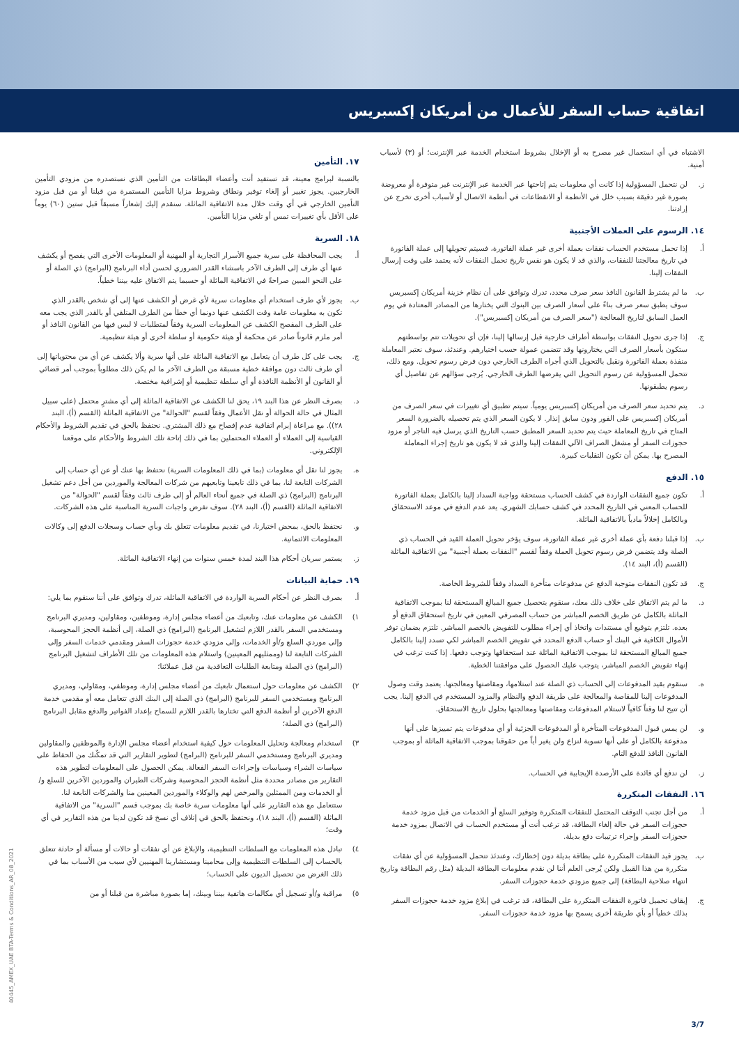اتفاقية حساب السفر للأعمال من أمريكان إكسبريس
الاشتباه في أي استعمال غير مصرح به أو الإخلال بشروط استخدام الخدمة عبر الإنترنت؛ أو (٣) لأسباب أمنية.
ز. لن نتحمل المسؤولية إذا كانت أي معلومات يتم إتاحتها عبر الخدمة عبر الإنترنت غير متوفرة أو معروضة بصورة غير دقيقة بسبب خلل في الأنظمة أو الانقطاعات في أنظمة الاتصال أو لأسباب أخرى تخرج عن إرادتنا.
١٤. الرسوم على العملات الأجنبية
أ. إذا تحمل مستخدم الحساب نفقات بعملة أخرى غير عملة الفاتورة، فسيتم تحويلها إلى عملة الفاتورة في تاريخ معالجتنا للنفقات، والذي قد لا يكون هو نفس تاريخ تحمل النفقات لأنه يعتمد على وقت إرسال النفقات إلينا.
ب. ما لم يشترط القانون النافذ سعر صرف محدد، تدرك وتوافق على أن نظام خزينة أمريكان إكسبريس سوف يطبق سعر صرف بناءً على أسعار الصرف بين البنوك التي يختارها من المصادر المعتادة في يوم العمل السابق لتاريخ المعالجة ("سعر الصرف من أمريكان إكسبريس").
ج. إذا جرى تحويل النفقات بواسطة أطراف خارجية قبل إرسالها إلينا، فإن أي تحويلات تتم بواسطتهم ستكون بأسعار الصرف التي يختارونها وقد تتضمن عمولة حسب اختيارهم. وعندئذ، سوف نعتبر المعاملة منفذة بعملة الفاتورة ونقبل بالتحويل الذي أجراه الطرف الخارجي دون فرض رسوم تحويل. ومع ذلك، تتحمل المسؤولية عن رسوم التحويل التي يفرضها الطرف الخارجي. يُرجى سؤالهم عن تفاصيل أي رسوم يطبقونها.
د. يتم تحديد سعر الصرف من أمريكان إكسبريس يومياً. سيتم تطبيق أي تغييرات في سعر الصرف من أمريكان إكسبريس على الفور ودون سابق إنذار. لا يكون السعر الذي يتم تحصيله بالضرورة السعر المتاح في تاريخ المعاملة حيث يتم تحديد السعر المطبق حسب التاريخ الذي يرسل فيه التاجر أو مزود حجوزات السفر أو مشغل الصراف الآلي النفقات إلينا والذي قد لا يكون هو تاريخ إجراء المعاملة المصرح بها. يمكن أن تكون التقلبات كبيرة.
١٥. الدفع
أ. تكون جميع النفقات الواردة في كشف الحساب مستحقة وواجبة السداد إلينا بالكامل بعملة الفاتورة للحساب المعني في التاريخ المحدد في كشف حسابك الشهري. يعد عدم الدفع في موعد الاستحقاق وبالكامل إخلالاً مادياً بالاتفاقية الماثلة.
ب. إذا قبلنا دفعة بأي عملة أخرى غير عملة الفاتورة، سوف يؤخر تحويل العملة القيد في الحساب ذي الصلة وقد يتضمن فرض رسوم تحويل العملة وفقاً لقسم "النفقات بعملة أجنبية" من الاتفاقية الماثلة (القسم (أ)، البند ١٤).
ج. قد تكون النفقات متوجبة الدفع عن مدفوعات متأخرة السداد وفقاً للشروط الخاصة.
د. ما لم يتم الاتفاق على خلاف ذلك معك، سنقوم بتحصيل جميع المبالغ المستحقة لنا بموجب الاتفاقية الماثلة بالكامل عن طريق الخصم المباشر من حساب المصرفي المعين في تاريخ استحقاق الدفع أو بعده. تلتزم بتوقيع أي مستندات واتخاذ أي إجراء مطلوب للتفويض بالخصم المباشر. تلتزم بضمان توفر الأموال الكافية في البنك أو حساب الدفع المحدد في تفويض الخصم المباشر لكي تسدد إلينا بالكامل جميع المبالغ المستحقة لنا بموجب الاتفاقية الماثلة عند استحقاقها وتوجب دفعها. إذا كنت ترغب في إنهاء تفويض الخصم المباشر، يتوجب عليك الحصول على موافقتنا الخطية.
ه. سنقوم بقيد المدفوعات إلى الحساب ذي الصلة عند استلامها، ومقاصتها ومعالجتها. يعتمد وقت وصول المدفوعات إلينا للمقاصة والمعالجة على طريقة الدفع والنظام والمزود المستخدم في الدفع إلينا. يجب أن تتيح لنا وقتاً كافياً لاستلام المدفوعات ومقاصتها ومعالجتها بحلول تاريخ الاستحقاق.
و. لن يمس قبول المدفوعات المتأخرة أو المدفوعات الجزئية أو أي مدفوعات يتم تمييزها على أنها مدفوعة بالكامل أو على أنها تسوية لنزاع ولن يغير أياً من حقوقنا بموجب الاتفاقية الماثلة أو بموجب القانون النافذ للدفع التام.
ز. لن ندفع أي فائدة على الأرصدة الإيجابية في الحساب.
١٦. النفقات المتكررة
أ. من أجل تجنب التوقف المحتمل للنفقات المتكررة وتوفير السلع أو الخدمات من قبل مزود خدمة حجوزات السفر في حالة إلغاء البطاقة، قد ترغب أنت أو مستخدم الحساب في الاتصال بمزود خدمة حجوزات السفر وإجراء ترتيبات دفع بديلة.
ب. يجوز قيد النفقات المتكررة على بطاقة بديلة دون إخطارك، وعندئذ تتحمل المسؤولية عن أي نفقات متكررة من هذا القبيل ولكن يُرجى العلم أننا لن نقدم معلومات البطاقة البديلة (مثل رقم البطاقة وتاريخ انتهاء صلاحية البطاقة) إلى جميع مزودي خدمة حجوزات السفر.
ج. إيقاف تحميل فاتورة النفقات المتكررة على البطاقة، قد ترغب في إبلاغ مزود خدمة حجوزات السفر بذلك خطياً أو بأي طريقة أخرى يسمح بها مزود خدمة حجوزات السفر.
١٧. التأمين
بالنسبة لبرامج معينة، قد تستفيد أنت وأعضاء البطاقات من التأمين الذي نستصدره من مزودي التأمين الخارجيين. يجوز تغيير أو إلغاء توفير ونطاق وشروط مزايا التأمين المستمرة من قبلنا أو من قبل مزود التأمين الخارجي في أي وقت خلال مدة الاتفاقية الماثلة. سنقدم إليك إشعاراً مسبقاً قبل ستين (٦٠) يوماً على الأقل بأي تغييرات تمس أو تلغي مزايا التأمين.
١٨. السرية
أ. يجب المحافظة على سرية جميع الأسرار التجارية أو المهنية أو المعلومات الأخرى التي يفصح أو يكشف عنها أي طرف إلى الطرف الآخر باستثناء القدر الضروري لحسن أداء البرنامج (البرامج) ذي الصلة أو على النحو المبين صراحةً في الاتفاقية الماثلة أو حسبما يتم الاتفاق عليه بيننا خطياً.
ب. يجوز لأي طرف استخدام أي معلومات سرية لأي غرض أو الكشف عنها إلى أي شخص بالقدر الذي تكون به معلومات عامة وقت الكشف عنها دونما أي خطأ من الطرف المتلقي أو بالقدر الذي يجب معه على الطرف المفصح الكشف عن المعلومات السرية وفقاً لمتطلبات لا لبس فيها من القانون النافذ أو أمر ملزم قانوناً صادر عن محكمة أو هيئة حكومية أو سلطة أخرى أو هيئة تنظيمية.
ج. يجب على كل طرف أن يتعامل مع الاتفاقية الماثلة على أنها سرية وألا يكشف عن أي من محتوياتها إلى أي طرف ثالث دون موافقة خطية مسبقة من الطرف الآخر ما لم يكن ذلك مطلوباً بموجب أمر قضائي أو القانون أو الأنظمة النافذة أو أي سلطة تنظيمية أو إشرافية مختصة.
د. بصرف النظر عن هذا البند ١٩، يحق لنا الكشف عن الاتفاقية الماثلة إلى أي مشترٍ محتمل (على سبيل المثال في حالة الحوالة أو نقل الأعمال وفقاً لقسم "الحوالة" من الاتفاقية الماثلة (القسم (أ)، البند ٢٨)). مع مراعاة إبرام اتفاقية عدم إفصاح مع ذلك المشتري. نحتفظ بالحق في تقديم الشروط والأحكام القياسية إلى العملاء أو العملاء المحتملين بما في ذلك إتاحة تلك الشروط والأحكام على موقعنا الإلكتروني.
ه. يجوز لنا نقل أي معلومات (بما في ذلك المعلومات السرية) نحتفظ بها عنك أو عن أي حساب إلى الشركات التابعة لنا، بما في ذلك تابعينا وتابعيهم من شركات المعالجة والموردين من أجل دعم تشغيل البرنامج (البرامج) ذي الصلة في جميع أنحاء العالم أو إلى طرف ثالث وفقاً لقسم "الحوالة" من الاتفاقية الماثلة (القسم (أ)، البند ٢٨). سوف نفرض واجبات السرية المناسبة على هذه الشركات.
و. نحتفظ بالحق، بمحض اختيارنا، في تقديم معلومات تتعلق بك وبأي حساب وسجلات الدفع إلى وكالات المعلومات الائتمانية.
ز. يستمر سريان أحكام هذا البند لمدة خمس سنوات من إنهاء الاتفاقية الماثلة.
١٩. حماية البيانات
أ. بصرف النظر عن أحكام السرية الواردة في الاتفاقية الماثلة، تدرك وتوافق على أننا سنقوم بما يلي:
١) الكشف عن معلومات عنك، وتابعيك من أعضاء مجلس إدارة، وموظفين، ومقاولين، ومديري البرنامج ومستخدمي السفر بالقدر اللازم لتشغيل البرنامج (البرامج) ذي الصلة، إلى أنظمة الحجز المحوسبة، وإلى موردي السلع و/أو الخدمات، وإلى مزودي خدمة حجوزات السفر ومقدمي خدمات السفر وإلى الشركات التابعة لنا (وممثليهم المعينين) واستلام هذه المعلومات من تلك الأطراف لتشغيل البرنامج (البرامج) ذي الصلة ومتابعة الطلبات التعاقدية من قبل عملائنا؛
٢) الكشف عن معلومات حول استعمال تابعيك من أعضاء مجلس إدارة، وموظفي، ومقاولي، ومديري البرنامج ومستخدمي السفر للبرنامج (البرامج) ذي الصلة إلى البنك الذي تتعامل معه أو مقدمي خدمة الدفع الآخرين أو أنظمة الدفع التي تختارها بالقدر اللازم للسماح بإعداد الفواتير والدفع مقابل البرنامج (البرامج) ذي الصلة؛
٣) استخدام ومعالجة وتحليل المعلومات حول كيفية استخدام أعضاء مجلس الإدارة والموظفين والمقاولين ومديري البرنامج ومستخدمي السفر للبرنامج (البرامج) لتطوير التقارير التي قد تمكّنك من الحفاظ على سياسات الشراء وسياسات وإجراءات السفر الفعالة. يمكن الحصول على المعلومات لتطوير هذه التقارير من مصادر محددة مثل أنظمة الحجز المحوسبة وشركات الطيران والموردين الآخرين للسلع و/أو الخدمات ومن الممثلين والمرخص لهم والوكلاء والموردين المعينين منا والشركات التابعة لنا. ستتعامل مع هذه التقارير على أنها معلومات سرية خاصة بك بموجب قسم "السرية" من الاتفاقية الماثلة (القسم (أ)، البند ١٨)، ونحتفظ بالحق في إتلاف أي نسخ قد تكون لدينا من هذه التقارير في أي وقت؛
٤) تبادل هذه المعلومات مع السلطات التنظيمية، والإبلاغ عن أي نفقات أو حالات أو مسألة أو حادثة تتعلق بالحساب إلى السلطات التنظيمية وإلى محامينا ومستشارينا المهنيين لأي سبب من الأسباب بما في ذلك الغرض من تحصيل الديون على الحساب؛
٥) مراقبة و/أو تسجيل أي مكالمات هاتفية بيننا وبينك، إما بصورة مباشرة من قبلنا أو من
40445_AMEX_UAE BTA-Terms & Conditions_AR_08_2021
3/7